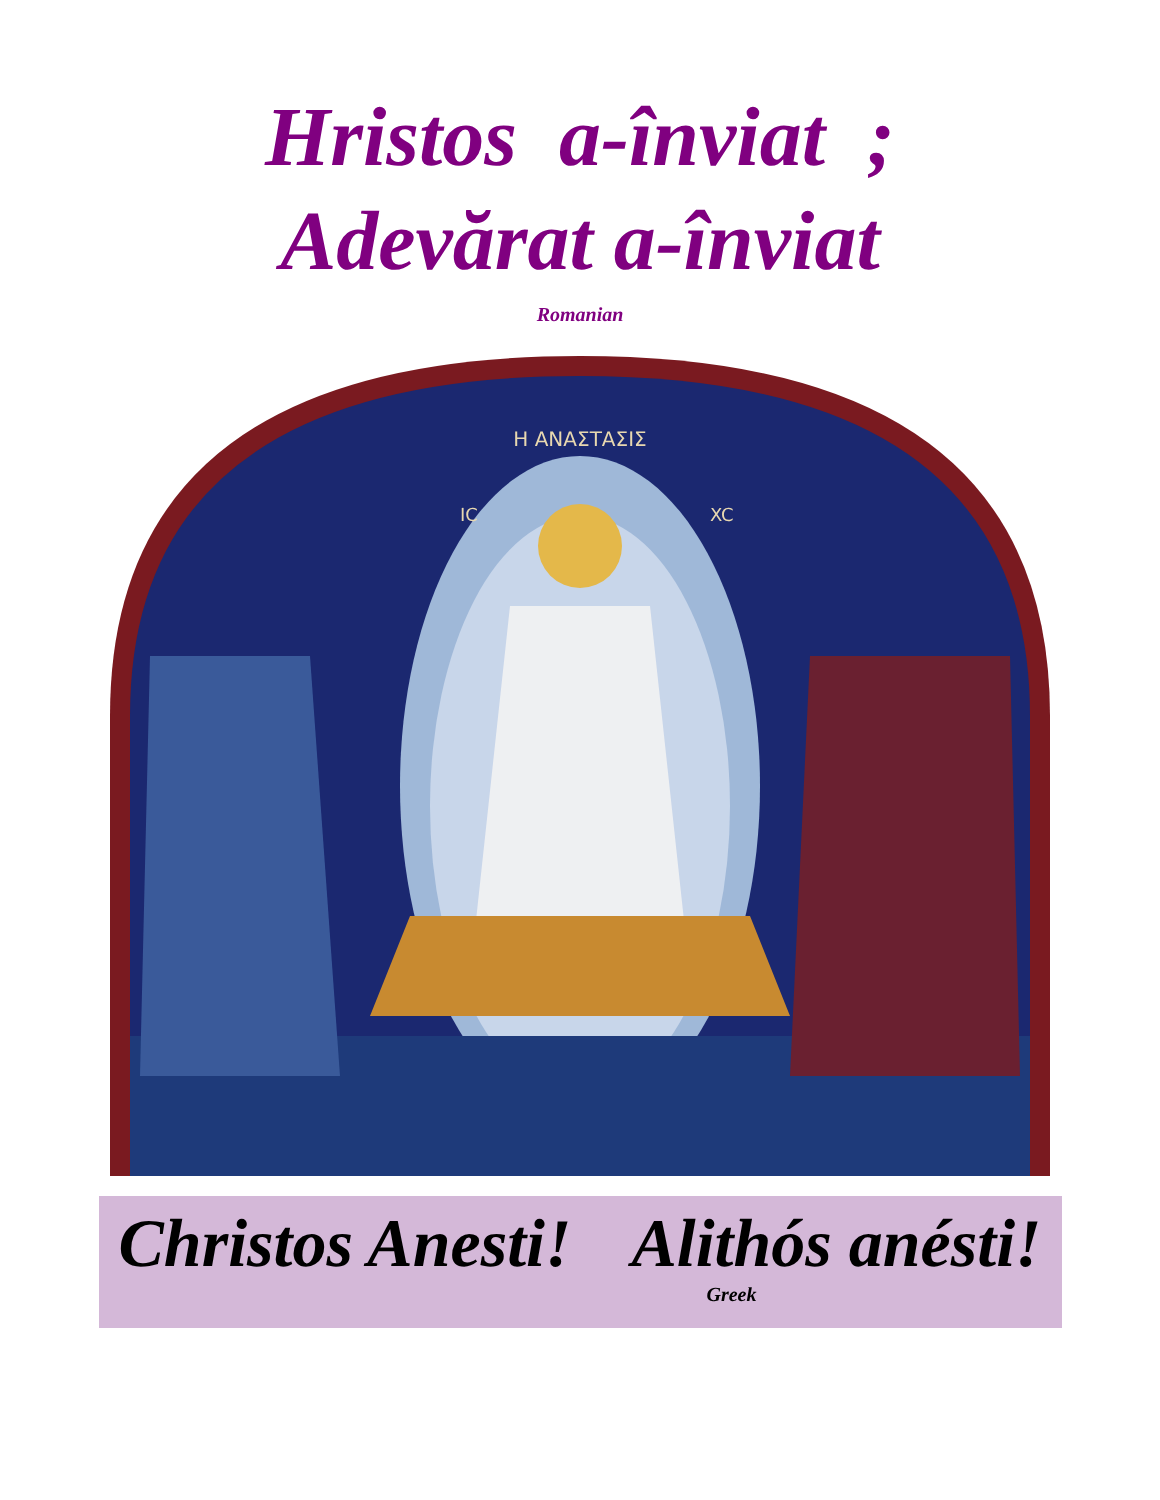Hristos a-înviat ;
Adevărat a-înviat
Romanian
Η ΑΝΑΣΤΑΣΙΣ
IC
XC
Christos Anesti! Alithós anésti!
Greek